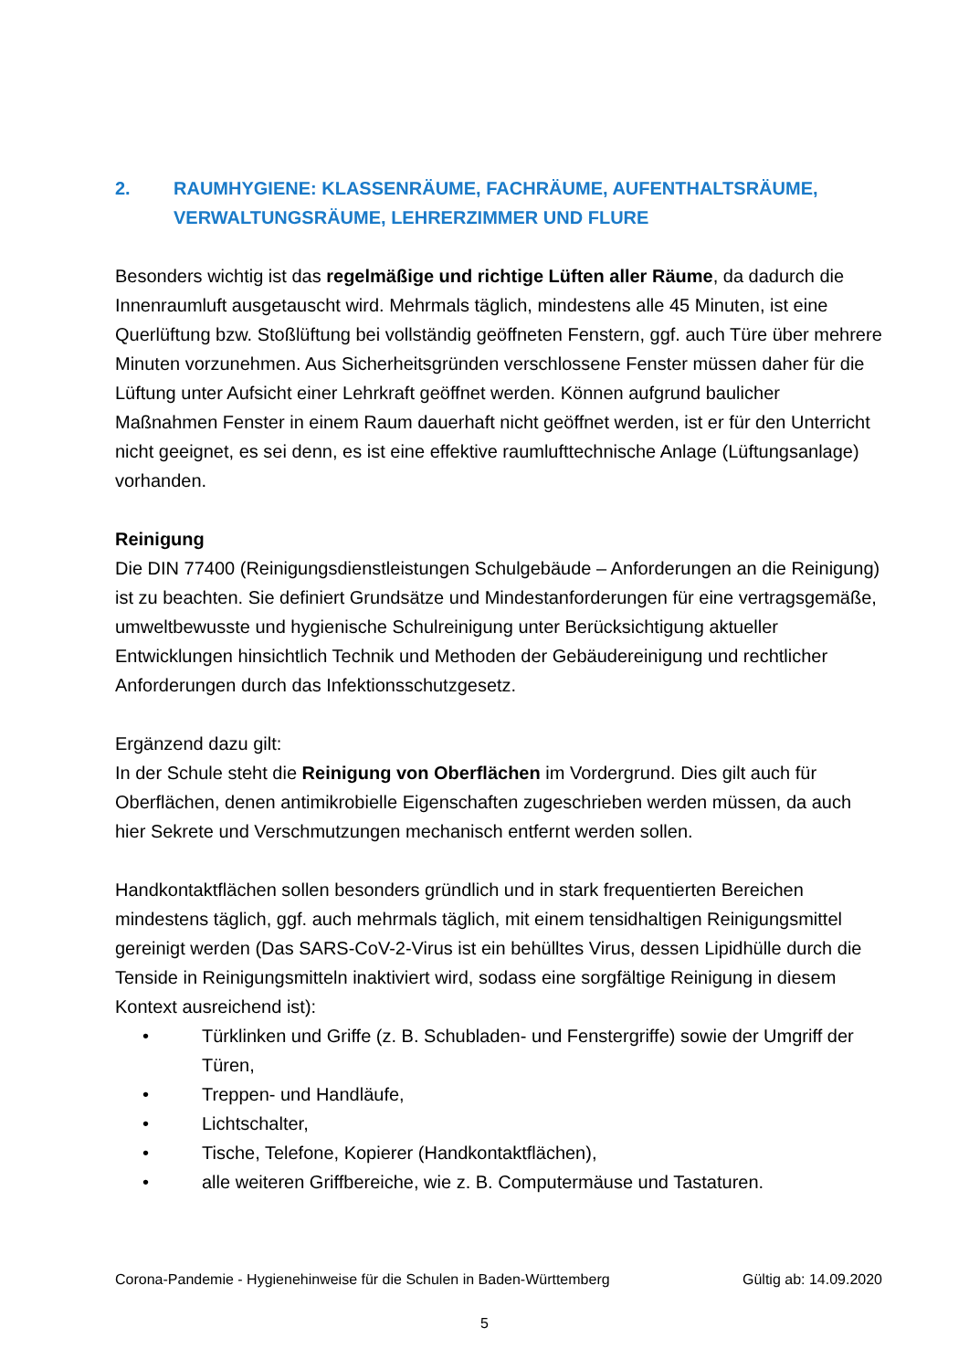2. RAUMHYGIENE: KLASSENRÄUME, FACHRÄUME, AUFENTHALTSRÄUME, VERWALTUNGSRÄUME, LEHRERZIMMER UND FLURE
Besonders wichtig ist das regelmäßige und richtige Lüften aller Räume, da dadurch die Innenraumluft ausgetauscht wird. Mehrmals täglich, mindestens alle 45 Minuten, ist eine Querlüftung bzw. Stoßlüftung bei vollständig geöffneten Fenstern, ggf. auch Türe über mehrere Minuten vorzunehmen. Aus Sicherheitsgründen verschlossene Fenster müssen daher für die Lüftung unter Aufsicht einer Lehrkraft geöffnet werden. Können aufgrund baulicher Maßnahmen Fenster in einem Raum dauerhaft nicht geöffnet werden, ist er für den Unterricht nicht geeignet, es sei denn, es ist eine effektive raumlufttechnische Anlage (Lüftungsanlage) vorhanden.
Reinigung
Die DIN 77400 (Reinigungsdienstleistungen Schulgebäude – Anforderungen an die Reinigung) ist zu beachten. Sie definiert Grundsätze und Mindestanforderungen für eine vertragsgemäße, umweltbewusste und hygienische Schulreinigung unter Berücksichtigung aktueller Entwicklungen hinsichtlich Technik und Methoden der Gebäudereinigung und rechtlicher Anforderungen durch das Infektionsschutzgesetz.
Ergänzend dazu gilt:
In der Schule steht die Reinigung von Oberflächen im Vordergrund. Dies gilt auch für Oberflächen, denen antimikrobielle Eigenschaften zugeschrieben werden müssen, da auch hier Sekrete und Verschmutzungen mechanisch entfernt werden sollen.
Handkontaktflächen sollen besonders gründlich und in stark frequentierten Bereichen mindestens täglich, ggf. auch mehrmals täglich, mit einem tensidhaltigen Reinigungsmittel gereinigt werden (Das SARS-CoV-2-Virus ist ein behülltes Virus, dessen Lipidhülle durch die Tenside in Reinigungsmitteln inaktiviert wird, sodass eine sorgfältige Reinigung in diesem Kontext ausreichend ist):
• Türklinken und Griffe (z. B. Schubladen- und Fenstergriffe) sowie der Umgriff der Türen,
• Treppen- und Handläufe,
• Lichtschalter,
• Tische, Telefone, Kopierer (Handkontaktflächen),
• alle weiteren Griffbereiche, wie z. B. Computermäuse und Tastaturen.
Corona-Pandemie - Hygienehinweise für die Schulen in Baden-Württemberg Gültig ab: 14.09.2020
5